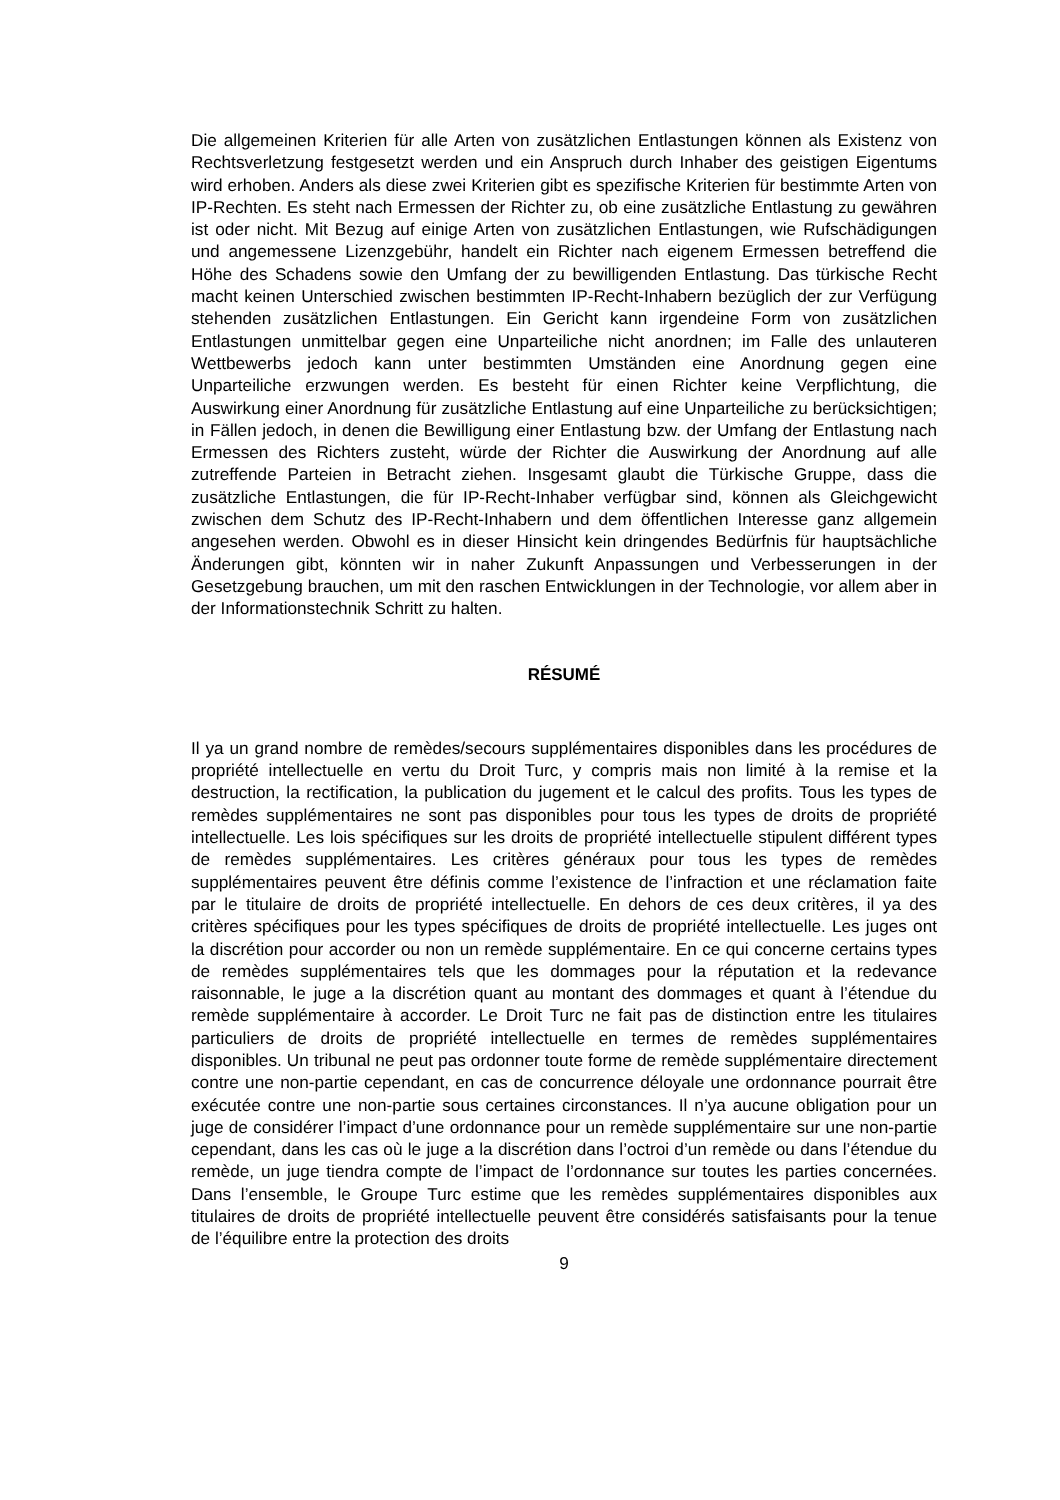Die allgemeinen Kriterien für alle Arten von zusätzlichen Entlastungen können als Existenz von Rechtsverletzung festgesetzt werden und ein Anspruch durch Inhaber des geistigen Eigentums wird erhoben. Anders als diese zwei Kriterien gibt es spezifische Kriterien für bestimmte Arten von IP-Rechten. Es steht nach Ermessen der Richter zu, ob eine zusätzliche Entlastung zu gewähren ist oder nicht. Mit Bezug auf einige Arten von zusätzlichen Entlastungen, wie Rufschädigungen und angemessene Lizenzgebühr, handelt ein Richter nach eigenem Ermessen betreffend die Höhe des Schadens sowie den Umfang der zu bewilligenden Entlastung. Das türkische Recht macht keinen Unterschied zwischen bestimmten IP-Recht-Inhabern bezüglich der zur Verfügung stehenden zusätzlichen Entlastungen. Ein Gericht kann irgendeine Form von zusätzlichen Entlastungen unmittelbar gegen eine Unparteiliche nicht anordnen; im Falle des unlauteren Wettbewerbs jedoch kann unter bestimmten Umständen eine Anordnung gegen eine Unparteiliche erzwungen werden. Es besteht für einen Richter keine Verpflichtung, die Auswirkung einer Anordnung für zusätzliche Entlastung auf eine Unparteiliche zu berücksichtigen; in Fällen jedoch, in denen die Bewilligung einer Entlastung bzw. der Umfang der Entlastung nach Ermessen des Richters zusteht, würde der Richter die Auswirkung der Anordnung auf alle zutreffende Parteien in Betracht ziehen. Insgesamt glaubt die Türkische Gruppe, dass die zusätzliche Entlastungen, die für IP-Recht-Inhaber verfügbar sind, können als Gleichgewicht zwischen dem Schutz des IP-Recht-Inhabern und dem öffentlichen Interesse ganz allgemein angesehen werden. Obwohl es in dieser Hinsicht kein dringendes Bedürfnis für hauptsächliche Änderungen gibt, könnten wir in naher Zukunft Anpassungen und Verbesserungen in der Gesetzgebung brauchen, um mit den raschen Entwicklungen in der Technologie, vor allem aber in der Informationstechnik Schritt zu halten.
RÉSUMÉ
Il ya un grand nombre de remèdes/secours supplémentaires disponibles dans les procédures de propriété intellectuelle en vertu du Droit Turc, y compris mais non limité à la remise et la destruction, la rectification, la publication du jugement et le calcul des profits. Tous les types de remèdes supplémentaires ne sont pas disponibles pour tous les types de droits de propriété intellectuelle. Les lois spécifiques sur les droits de propriété intellectuelle stipulent différent types de remèdes supplémentaires. Les critères généraux pour tous les types de remèdes supplémentaires peuvent être définis comme l’existence de l’infraction et une réclamation faite par le titulaire de droits de propriété intellectuelle. En dehors de ces deux critères, il ya des critères spécifiques pour les types spécifiques de droits de propriété intellectuelle. Les juges ont la discrétion pour accorder ou non un remède supplémentaire. En ce qui concerne certains types de remèdes supplémentaires tels que les dommages pour la réputation et la redevance raisonnable, le juge a la discrétion quant au montant des dommages et quant à l’étendue du remède supplémentaire à accorder. Le Droit Turc ne fait pas de distinction entre les titulaires particuliers de droits de propriété intellectuelle en termes de remèdes supplémentaires disponibles. Un tribunal ne peut pas ordonner toute forme de remède supplémentaire directement contre une non-partie cependant, en cas de concurrence déloyale une ordonnance pourrait être exécutée contre une non-partie sous certaines circonstances. Il n’ya aucune obligation pour un juge de considérer l’impact d’une ordonnance pour un remède supplémentaire sur une non-partie cependant, dans les cas où le juge a la discrétion dans l’octroi d’un remède ou dans l’étendue du remède, un juge tiendra compte de l’impact de l’ordonnance sur toutes les parties concernées. Dans l’ensemble, le Groupe Turc estime que les remèdes supplémentaires disponibles aux titulaires de droits de propriété intellectuelle peuvent être considérés satisfaisants pour la tenue de l’équilibre entre la protection des droits
9